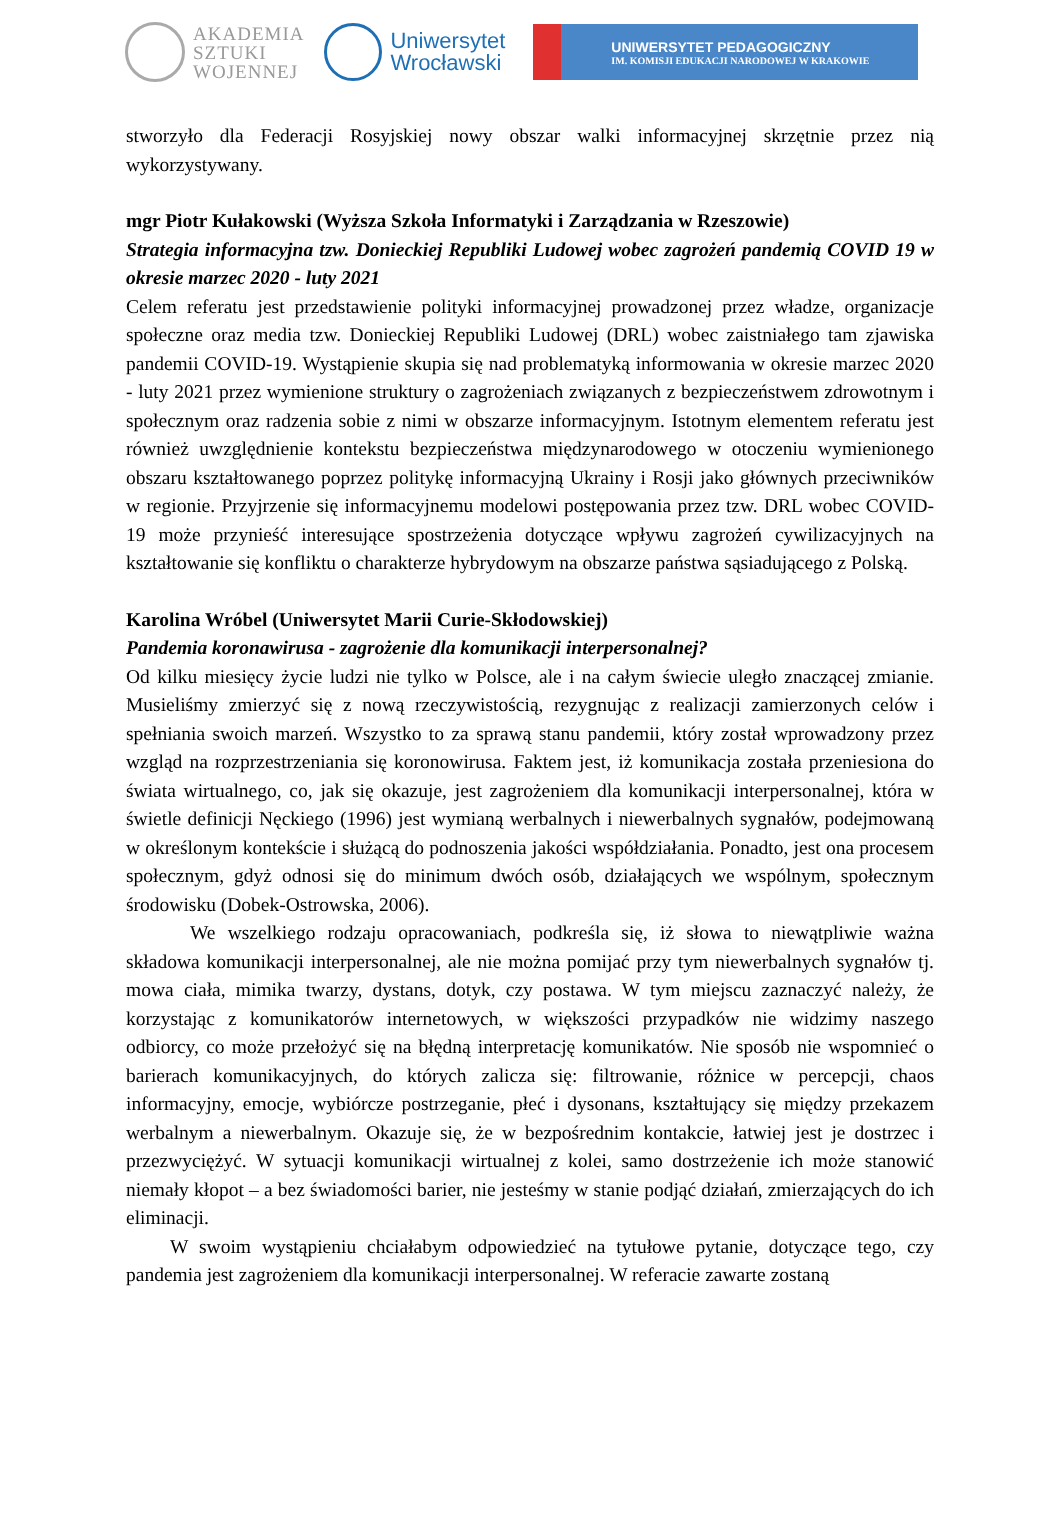AKADEMIA
SZTUKI
WOJENNEJ
Uniwersytet
Wrocławski
UNIWERSYTET PEDAGOGICZNY
IM. KOMISJI EDUKACJI NARODOWEJ W KRAKOWIE
stworzyło dla Federacji Rosyjskiej nowy obszar walki informacyjnej skrzętnie przez nią wykorzystywany.
mgr Piotr Kułakowski (Wyższa Szkoła Informatyki i Zarządzania w Rzeszowie)
Strategia informacyjna tzw. Donieckiej Republiki Ludowej wobec zagrożeń pandemią COVID 19 w okresie marzec 2020 - luty 2021
Celem referatu jest przedstawienie polityki informacyjnej prowadzonej przez władze, organizacje społeczne oraz media tzw. Donieckiej Republiki Ludowej (DRL) wobec zaistniałego tam zjawiska pandemii COVID-19. Wystąpienie skupia się nad problematyką informowania w okresie marzec 2020 - luty 2021 przez wymienione struktury o zagrożeniach związanych z bezpieczeństwem zdrowotnym i społecznym oraz radzenia sobie z nimi w obszarze informacyjnym. Istotnym elementem referatu jest również uwzględnienie kontekstu bezpieczeństwa międzynarodowego w otoczeniu wymienionego obszaru kształtowanego poprzez politykę informacyjną Ukrainy i Rosji jako głównych przeciwników w regionie. Przyjrzenie się informacyjnemu modelowi postępowania przez tzw. DRL wobec COVID-19 może przynieść interesujące spostrzeżenia dotyczące wpływu zagrożeń cywilizacyjnych na kształtowanie się konfliktu o charakterze hybrydowym na obszarze państwa sąsiadującego z Polską.
Karolina Wróbel (Uniwersytet Marii Curie-Skłodowskiej)
Pandemia koronawirusa - zagrożenie dla komunikacji interpersonalnej?
Od kilku miesięcy życie ludzi nie tylko w Polsce, ale i na całym świecie uległo znaczącej zmianie. Musieliśmy zmierzyć się z nową rzeczywistością, rezygnując z realizacji zamierzonych celów i spełniania swoich marzeń. Wszystko to za sprawą stanu pandemii, który został wprowadzony przez wzgląd na rozprzestrzeniania się koronowirusa. Faktem jest, iż komunikacja została przeniesiona do świata wirtualnego, co, jak się okazuje, jest zagrożeniem dla komunikacji interpersonalnej, która w świetle definicji Nęckiego (1996) jest wymianą werbalnych i niewerbalnych sygnałów, podejmowaną w określonym kontekście i służącą do podnoszenia jakości współdziałania. Ponadto, jest ona procesem społecznym, gdyż odnosi się do minimum dwóch osób, działających we wspólnym, społecznym środowisku (Dobek-Ostrowska, 2006).
We wszelkiego rodzaju opracowaniach, podkreśla się, iż słowa to niewątpliwie ważna składowa komunikacji interpersonalnej, ale nie można pomijać przy tym niewerbalnych sygnałów tj. mowa ciała, mimika twarzy, dystans, dotyk, czy postawa. W tym miejscu zaznaczyć należy, że korzystając z komunikatorów internetowych, w większości przypadków nie widzimy naszego odbiorcy, co może przełożyć się na błędną interpretację komunikatów. Nie sposób nie wspomnieć o barierach komunikacyjnych, do których zalicza się: filtrowanie, różnice w percepcji, chaos informacyjny, emocje, wybiórcze postrzeganie, płeć i dysonans, kształtujący się między przekazem werbalnym a niewerbalnym. Okazuje się, że w bezpośrednim kontakcie, łatwiej jest je dostrzec i przezwyciężyć. W sytuacji komunikacji wirtualnej z kolei, samo dostrzeżenie ich może stanowić niemały kłopot – a bez świadomości barier, nie jesteśmy w stanie podjąć działań, zmierzających do ich eliminacji.
W swoim wystąpieniu chciałabym odpowiedzieć na tytułowe pytanie, dotyczące tego, czy pandemia jest zagrożeniem dla komunikacji interpersonalnej. W referacie zawarte zostaną